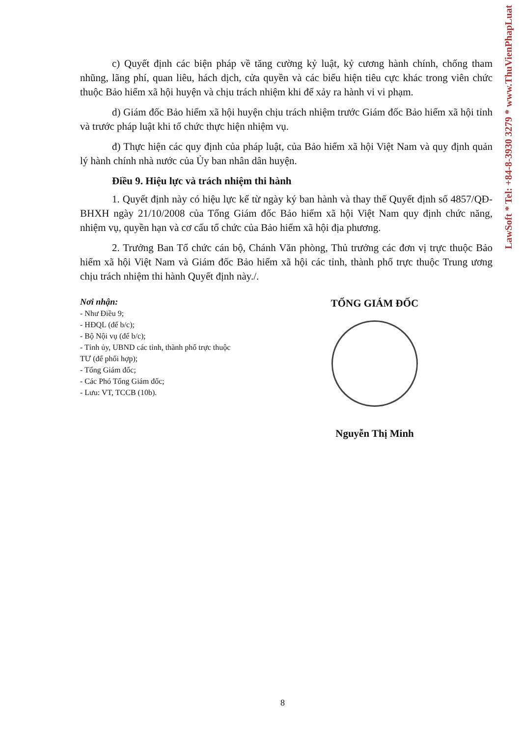c) Quyết định các biện pháp về tăng cường kỷ luật, kỷ cương hành chính, chống tham nhũng, lãng phí, quan liêu, hách dịch, cửa quyền và các biểu hiện tiêu cực khác trong viên chức thuộc Bảo hiểm xã hội huyện và chịu trách nhiệm khi để xảy ra hành vi vi phạm.
d) Giám đốc Bảo hiểm xã hội huyện chịu trách nhiệm trước Giám đốc Bảo hiểm xã hội tỉnh và trước pháp luật khi tổ chức thực hiện nhiệm vụ.
đ) Thực hiện các quy định của pháp luật, của Bảo hiểm xã hội Việt Nam và quy định quản lý hành chính nhà nước của Ủy ban nhân dân huyện.
Điều 9. Hiệu lực và trách nhiệm thi hành
1. Quyết định này có hiệu lực kể từ ngày ký ban hành và thay thế Quyết định số 4857/QĐ-BHXH ngày 21/10/2008 của Tổng Giám đốc Bảo hiểm xã hội Việt Nam quy định chức năng, nhiệm vụ, quyền hạn và cơ cấu tổ chức của Bảo hiểm xã hội địa phương.
2. Trưởng Ban Tổ chức cán bộ, Chánh Văn phòng, Thủ trưởng các đơn vị trực thuộc Bảo hiểm xã hội Việt Nam và Giám đốc Bảo hiểm xã hội các tỉnh, thành phố trực thuộc Trung ương chịu trách nhiệm thi hành Quyết định này./.
Nơi nhận:
- Như Điều 9;
- HĐQL (để b/c);
- Bộ Nội vụ (để b/c);
- Tỉnh ủy, UBND các tỉnh, thành phố trực thuộc TƯ (để phối hợp);
- Tổng Giám đốc;
- Các Phó Tổng Giám đốc;
- Lưu: VT, TCCB (10b).
TỔNG GIÁM ĐỐC
Nguyễn Thị Minh
LawSoft * Tel: +84-8-3930 3279 * www.ThuVienPhapLuat
8